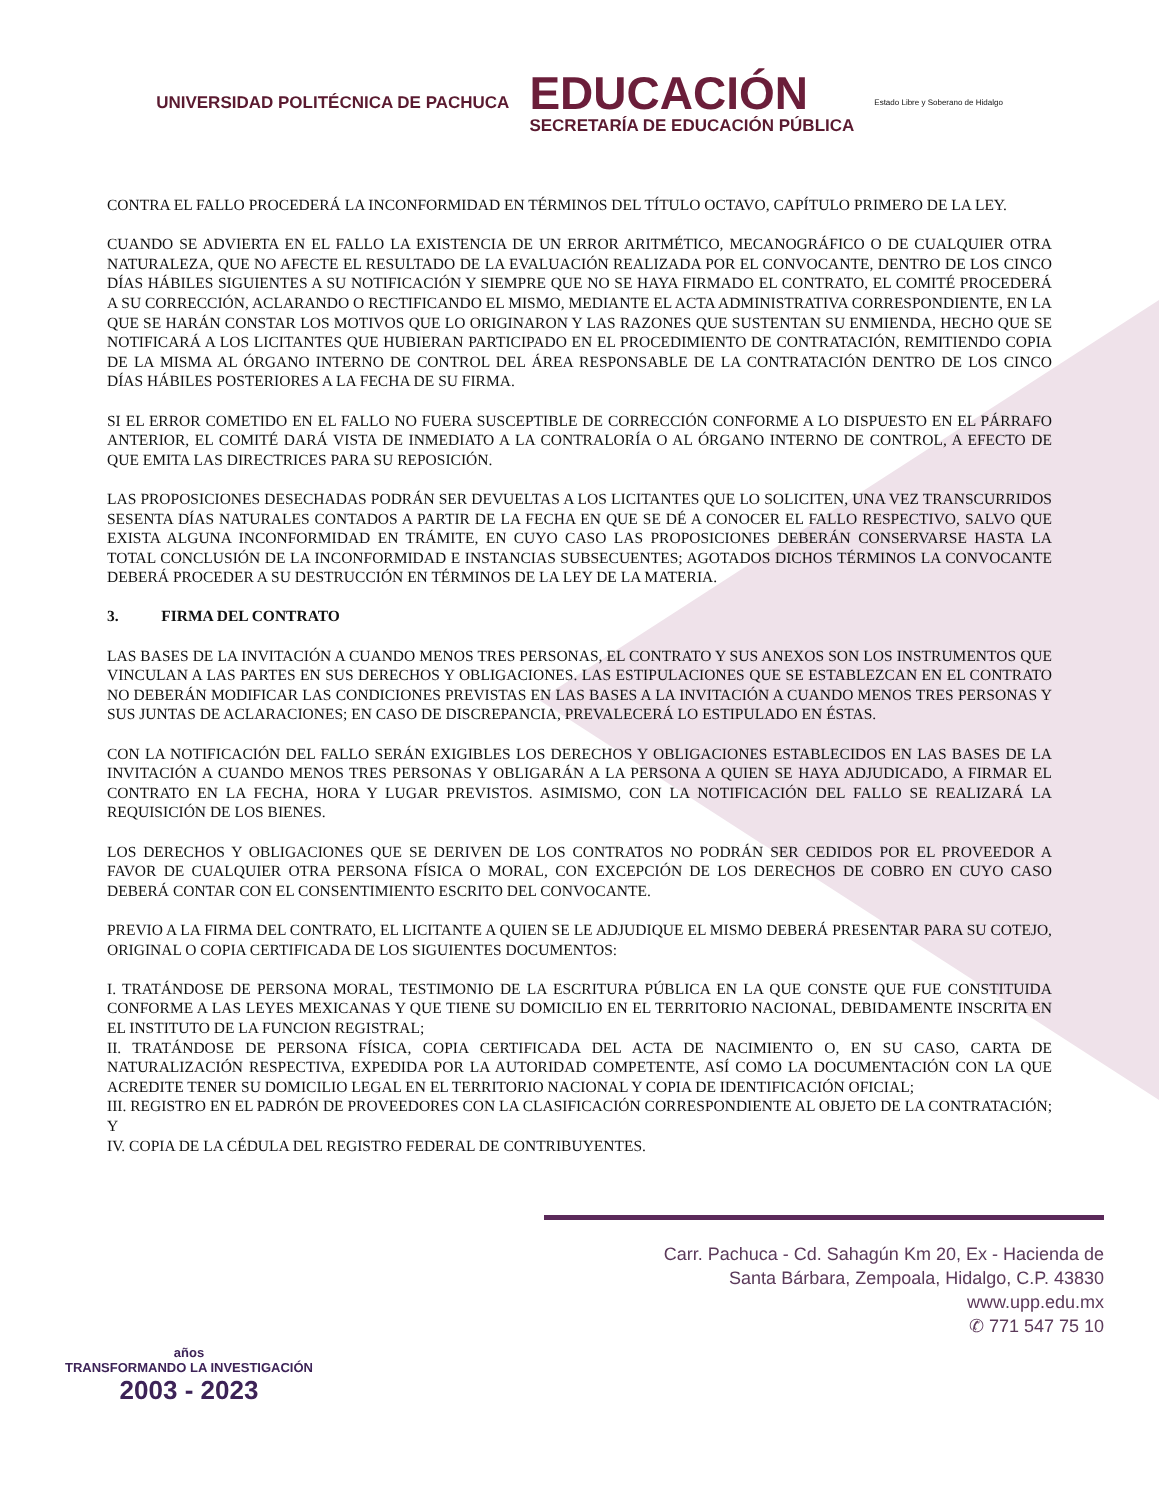UNIVERSIDAD POLITÉCNICA DE PACHUCA
EDUCACIÓN
SECRETARÍA DE EDUCACIÓN PÚBLICA
Estado Libre y Soberano de Hidalgo
CONTRA EL FALLO PROCEDERÁ LA INCONFORMIDAD EN TÉRMINOS DEL TÍTULO OCTAVO, CAPÍTULO PRIMERO DE LA LEY.
CUANDO SE ADVIERTA EN EL FALLO LA EXISTENCIA DE UN ERROR ARITMÉTICO, MECANOGRÁFICO O DE CUALQUIER OTRA NATURALEZA, QUE NO AFECTE EL RESULTADO DE LA EVALUACIÓN REALIZADA POR EL CONVOCANTE, DENTRO DE LOS CINCO DÍAS HÁBILES SIGUIENTES A SU NOTIFICACIÓN Y SIEMPRE QUE NO SE HAYA FIRMADO EL CONTRATO, EL COMITÉ PROCEDERÁ A SU CORRECCIÓN, ACLARANDO O RECTIFICANDO EL MISMO, MEDIANTE EL ACTA ADMINISTRATIVA CORRESPONDIENTE, EN LA QUE SE HARÁN CONSTAR LOS MOTIVOS QUE LO ORIGINARON Y LAS RAZONES QUE SUSTENTAN SU ENMIENDA, HECHO QUE SE NOTIFICARÁ A LOS LICITANTES QUE HUBIERAN PARTICIPADO EN EL PROCEDIMIENTO DE CONTRATACIÓN, REMITIENDO COPIA DE LA MISMA AL ÓRGANO INTERNO DE CONTROL DEL ÁREA RESPONSABLE DE LA CONTRATACIÓN DENTRO DE LOS CINCO DÍAS HÁBILES POSTERIORES A LA FECHA DE SU FIRMA.
SI EL ERROR COMETIDO EN EL FALLO NO FUERA SUSCEPTIBLE DE CORRECCIÓN CONFORME A LO DISPUESTO EN EL PÁRRAFO ANTERIOR, EL COMITÉ DARÁ VISTA DE INMEDIATO A LA CONTRALORÍA O AL ÓRGANO INTERNO DE CONTROL, A EFECTO DE QUE EMITA LAS DIRECTRICES PARA SU REPOSICIÓN.
LAS PROPOSICIONES DESECHADAS PODRÁN SER DEVUELTAS A LOS LICITANTES QUE LO SOLICITEN, UNA VEZ TRANSCURRIDOS SESENTA DÍAS NATURALES CONTADOS A PARTIR DE LA FECHA EN QUE SE DÉ A CONOCER EL FALLO RESPECTIVO, SALVO QUE EXISTA ALGUNA INCONFORMIDAD EN TRÁMITE, EN CUYO CASO LAS PROPOSICIONES DEBERÁN CONSERVARSE HASTA LA TOTAL CONCLUSIÓN DE LA INCONFORMIDAD E INSTANCIAS SUBSECUENTES; AGOTADOS DICHOS TÉRMINOS LA CONVOCANTE DEBERÁ PROCEDER A SU DESTRUCCIÓN EN TÉRMINOS DE LA LEY DE LA MATERIA.
3. FIRMA DEL CONTRATO
LAS BASES DE LA INVITACIÓN A CUANDO MENOS TRES PERSONAS, EL CONTRATO Y SUS ANEXOS SON LOS INSTRUMENTOS QUE VINCULAN A LAS PARTES EN SUS DERECHOS Y OBLIGACIONES. LAS ESTIPULACIONES QUE SE ESTABLEZCAN EN EL CONTRATO NO DEBERÁN MODIFICAR LAS CONDICIONES PREVISTAS EN LAS BASES A LA INVITACIÓN A CUANDO MENOS TRES PERSONAS Y SUS JUNTAS DE ACLARACIONES; EN CASO DE DISCREPANCIA, PREVALECERÁ LO ESTIPULADO EN ÉSTAS.
CON LA NOTIFICACIÓN DEL FALLO SERÁN EXIGIBLES LOS DERECHOS Y OBLIGACIONES ESTABLECIDOS EN LAS BASES DE LA INVITACIÓN A CUANDO MENOS TRES PERSONAS Y OBLIGARÁN A LA PERSONA A QUIEN SE HAYA ADJUDICADO, A FIRMAR EL CONTRATO EN LA FECHA, HORA Y LUGAR PREVISTOS. ASIMISMO, CON LA NOTIFICACIÓN DEL FALLO SE REALIZARÁ LA REQUISICIÓN DE LOS BIENES.
LOS DERECHOS Y OBLIGACIONES QUE SE DERIVEN DE LOS CONTRATOS NO PODRÁN SER CEDIDOS POR EL PROVEEDOR A FAVOR DE CUALQUIER OTRA PERSONA FÍSICA O MORAL, CON EXCEPCIÓN DE LOS DERECHOS DE COBRO EN CUYO CASO DEBERÁ CONTAR CON EL CONSENTIMIENTO ESCRITO DEL CONVOCANTE.
PREVIO A LA FIRMA DEL CONTRATO, EL LICITANTE A QUIEN SE LE ADJUDIQUE EL MISMO DEBERÁ PRESENTAR PARA SU COTEJO, ORIGINAL O COPIA CERTIFICADA DE LOS SIGUIENTES DOCUMENTOS:
I. TRATÁNDOSE DE PERSONA MORAL, TESTIMONIO DE LA ESCRITURA PÚBLICA EN LA QUE CONSTE QUE FUE CONSTITUIDA CONFORME A LAS LEYES MEXICANAS Y QUE TIENE SU DOMICILIO EN EL TERRITORIO NACIONAL, DEBIDAMENTE INSCRITA EN EL INSTITUTO DE LA FUNCION REGISTRAL;
II. TRATÁNDOSE DE PERSONA FÍSICA, COPIA CERTIFICADA DEL ACTA DE NACIMIENTO O, EN SU CASO, CARTA DE NATURALIZACIÓN RESPECTIVA, EXPEDIDA POR LA AUTORIDAD COMPETENTE, ASÍ COMO LA DOCUMENTACIÓN CON LA QUE ACREDITE TENER SU DOMICILIO LEGAL EN EL TERRITORIO NACIONAL Y COPIA DE IDENTIFICACIÓN OFICIAL;
III. REGISTRO EN EL PADRÓN DE PROVEEDORES CON LA CLASIFICACIÓN CORRESPONDIENTE AL OBJETO DE LA CONTRATACIÓN; Y
IV. COPIA DE LA CÉDULA DEL REGISTRO FEDERAL DE CONTRIBUYENTES.
años
TRANSFORMANDO LA INVESTIGACIÓN
2003 - 2023
Carr. Pachuca - Cd. Sahagún Km 20, Ex - Hacienda de
Santa Bárbara, Zempoala, Hidalgo, C.P. 43830
www.upp.edu.mx
✆ 771 547 75 10